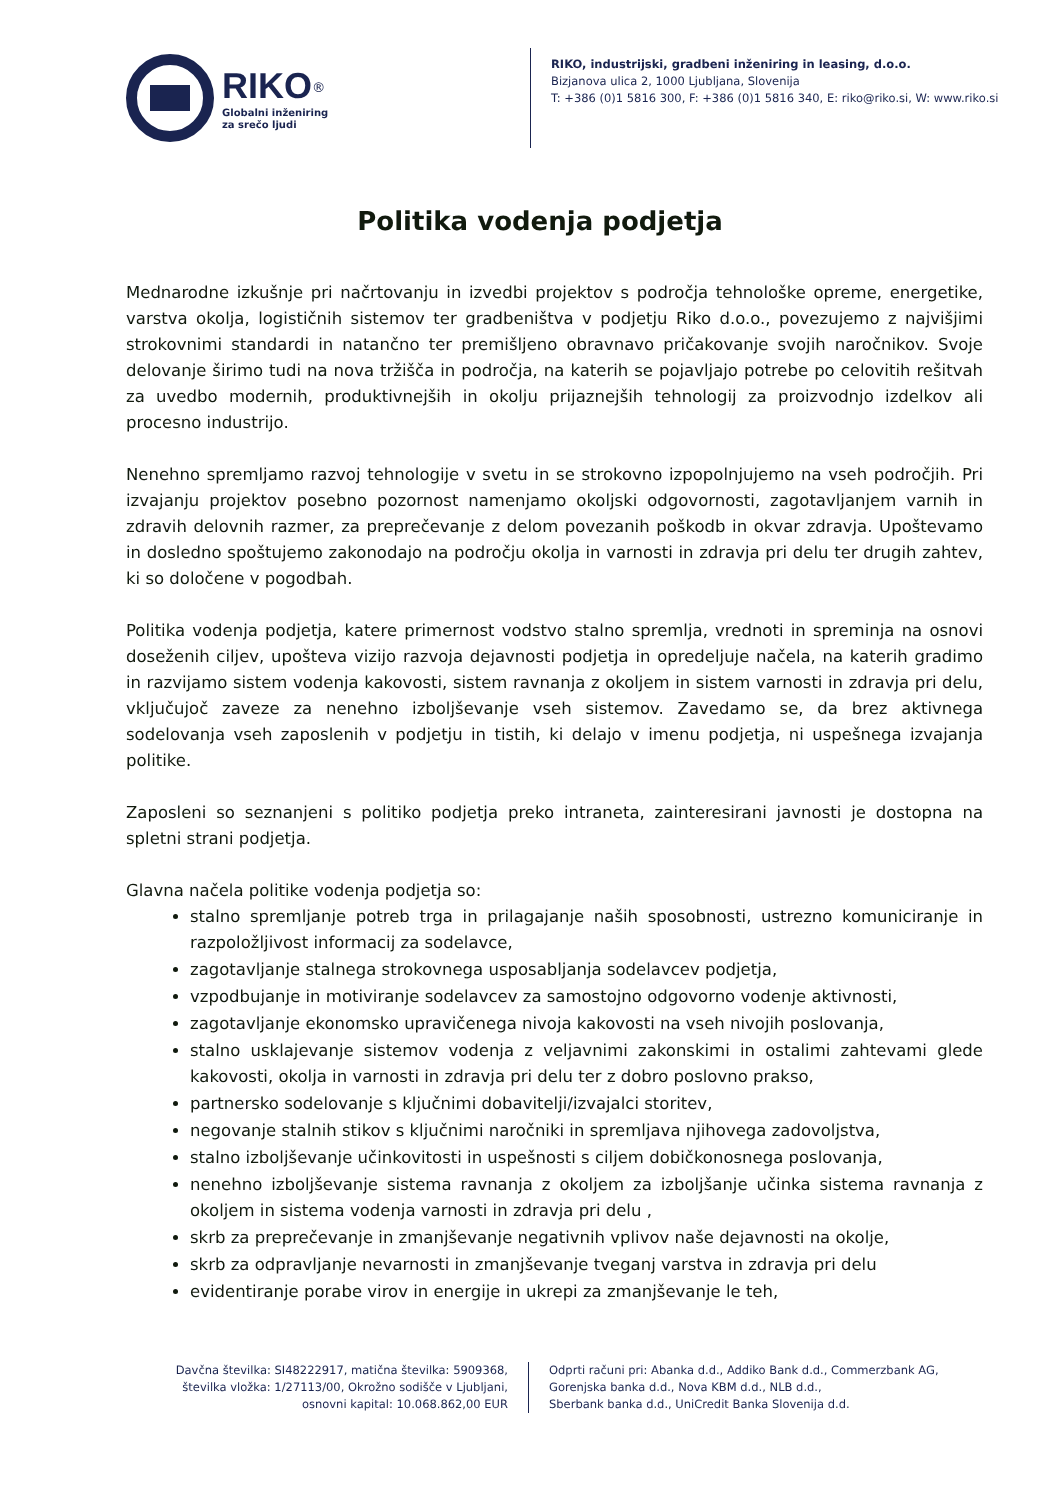RIKO<sup>®</sup>
Globalni inženiring
za srečo ljudi
RIKO, industrijski, gradbeni inženiring in leasing, d.o.o.
Bizjanova ulica 2, 1000 Ljubljana, Slovenija
T: +386 (0)1 5816 300, F: +386 (0)1 5816 340, E: riko@riko.si, W: www.riko.si
Politika vodenja podjetja
Mednarodne izkušnje pri načrtovanju in izvedbi projektov s področja tehnološke opreme, energetike, varstva okolja, logističnih sistemov ter gradbeništva v podjetju Riko d.o.o., povezujemo z najvišjimi strokovnimi standardi in natančno ter premišljeno obravnavo pričakovanje svojih naročnikov. Svoje delovanje širimo tudi na nova tržišča in področja, na katerih se pojavljajo potrebe po celovitih rešitvah za uvedbo modernih, produktivnejših in okolju prijaznejših tehnologij za proizvodnjo izdelkov ali procesno industrijo.
Nenehno spremljamo razvoj tehnologije v svetu in se strokovno izpopolnjujemo na vseh področjih. Pri izvajanju projektov posebno pozornost namenjamo okoljski odgovornosti, zagotavljanjem varnih in zdravih delovnih razmer, za preprečevanje z delom povezanih poškodb in okvar zdravja. Upoštevamo in dosledno spoštujemo zakonodajo na področju okolja in varnosti in zdravja pri delu ter drugih zahtev, ki so določene v pogodbah.
Politika vodenja podjetja, katere primernost vodstvo stalno spremlja, vrednoti in spreminja na osnovi doseženih ciljev, upošteva vizijo razvoja dejavnosti podjetja in opredeljuje načela, na katerih gradimo in razvijamo sistem vodenja kakovosti, sistem ravnanja z okoljem in sistem varnosti in zdravja pri delu, vključujoč zaveze za nenehno izboljševanje vseh sistemov. Zavedamo se, da brez aktivnega sodelovanja vseh zaposlenih v podjetju in tistih, ki delajo v imenu podjetja, ni uspešnega izvajanja politike.
Zaposleni so seznanjeni s politiko podjetja preko intraneta, zainteresirani javnosti je dostopna na spletni strani podjetja.
Glavna načela politike vodenja podjetja so:
stalno spremljanje potreb trga in prilagajanje naših sposobnosti, ustrezno komuniciranje in razpoložljivost informacij za sodelavce,
zagotavljanje stalnega strokovnega usposabljanja sodelavcev podjetja,
vzpodbujanje in motiviranje sodelavcev za samostojno odgovorno vodenje aktivnosti,
zagotavljanje ekonomsko upravičenega nivoja kakovosti na vseh nivojih poslovanja,
stalno usklajevanje sistemov vodenja z veljavnimi zakonskimi in ostalimi zahtevami glede kakovosti, okolja in varnosti in zdravja pri delu ter z dobro poslovno prakso,
partnersko sodelovanje s ključnimi dobavitelji/izvajalci storitev,
negovanje stalnih stikov s ključnimi naročniki in spremljava njihovega zadovoljstva,
stalno izboljševanje učinkovitosti in uspešnosti s ciljem dobičkonosnega poslovanja,
nenehno izboljševanje sistema ravnanja z okoljem za izboljšanje učinka sistema ravnanja z okoljem in sistema vodenja varnosti in zdravja pri delu ,
skrb za preprečevanje in zmanjševanje negativnih vplivov naše dejavnosti na okolje,
skrb za odpravljanje nevarnosti in zmanjševanje tveganj varstva in zdravja pri delu
evidentiranje porabe virov in energije in ukrepi za zmanjševanje le teh,
Davčna številka: SI48222917, matična številka: 5909368,
številka vložka: 1/27113/00, Okrožno sodišče v Ljubljani,
osnovni kapital: 10.068.862,00 EUR
Odprti računi pri: Abanka d.d., Addiko Bank d.d., Commerzbank AG,
Gorenjska banka d.d., Nova KBM d.d., NLB d.d.,
Sberbank banka d.d., UniCredit Banka Slovenija d.d.